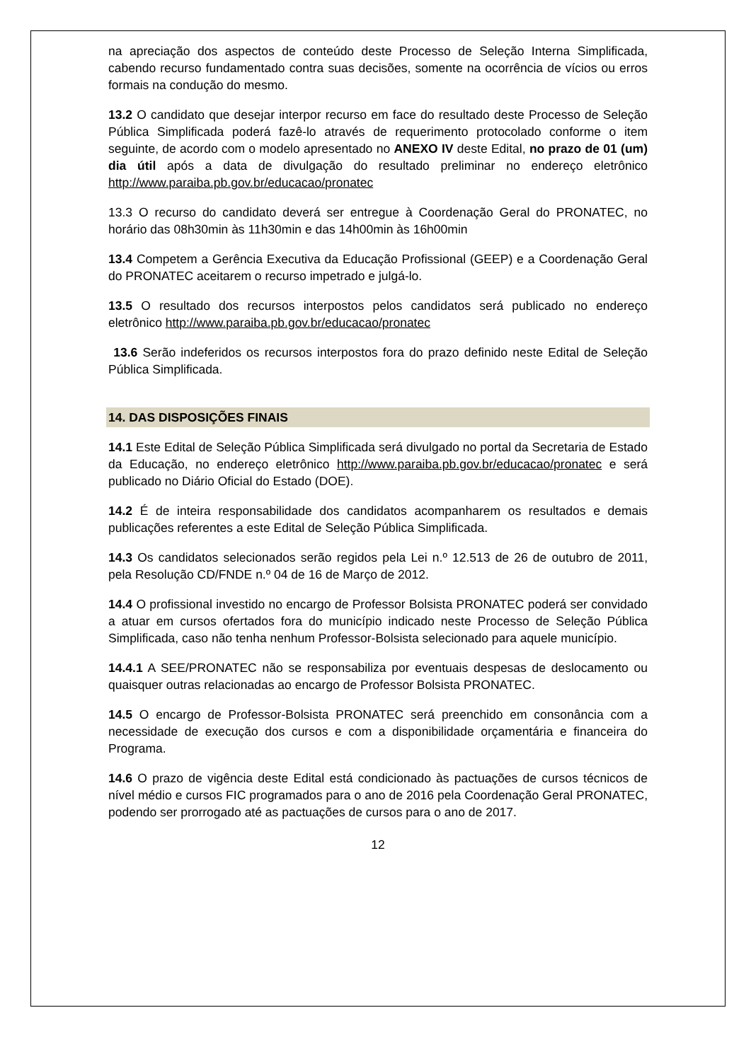na apreciação dos aspectos de conteúdo deste Processo de Seleção Interna Simplificada, cabendo recurso fundamentado contra suas decisões, somente na ocorrência de vícios ou erros formais na condução do mesmo.
13.2 O candidato que desejar interpor recurso em face do resultado deste Processo de Seleção Pública Simplificada poderá fazê-lo através de requerimento protocolado conforme o item seguinte, de acordo com o modelo apresentado no ANEXO IV deste Edital, no prazo de 01 (um) dia útil após a data de divulgação do resultado preliminar no endereço eletrônico http://www.paraiba.pb.gov.br/educacao/pronatec
13.3 O recurso do candidato deverá ser entregue à Coordenação Geral do PRONATEC, no horário das 08h30min às 11h30min e das 14h00min às 16h00min
13.4 Competem a Gerência Executiva da Educação Profissional (GEEP) e a Coordenação Geral do PRONATEC aceitarem o recurso impetrado e julgá-lo.
13.5 O resultado dos recursos interpostos pelos candidatos será publicado no endereço eletrônico http://www.paraiba.pb.gov.br/educacao/pronatec
13.6 Serão indeferidos os recursos interpostos fora do prazo definido neste Edital de Seleção Pública Simplificada.
14. DAS DISPOSIÇÕES FINAIS
14.1 Este Edital de Seleção Pública Simplificada será divulgado no portal da Secretaria de Estado da Educação, no endereço eletrônico http://www.paraiba.pb.gov.br/educacao/pronatec e será publicado no Diário Oficial do Estado (DOE).
14.2 É de inteira responsabilidade dos candidatos acompanharem os resultados e demais publicações referentes a este Edital de Seleção Pública Simplificada.
14.3 Os candidatos selecionados serão regidos pela Lei n.º 12.513 de 26 de outubro de 2011, pela Resolução CD/FNDE n.º 04 de 16 de Março de 2012.
14.4 O profissional investido no encargo de Professor Bolsista PRONATEC poderá ser convidado a atuar em cursos ofertados fora do município indicado neste Processo de Seleção Pública Simplificada, caso não tenha nenhum Professor-Bolsista selecionado para aquele município.
14.4.1 A SEE/PRONATEC não se responsabiliza por eventuais despesas de deslocamento ou quaisquer outras relacionadas ao encargo de Professor Bolsista PRONATEC.
14.5 O encargo de Professor-Bolsista PRONATEC será preenchido em consonância com a necessidade de execução dos cursos e com a disponibilidade orçamentária e financeira do Programa.
14.6 O prazo de vigência deste Edital está condicionado às pactuações de cursos técnicos de nível médio e cursos FIC programados para o ano de 2016 pela Coordenação Geral PRONATEC, podendo ser prorrogado até as pactuações de cursos para o ano de 2017.
12